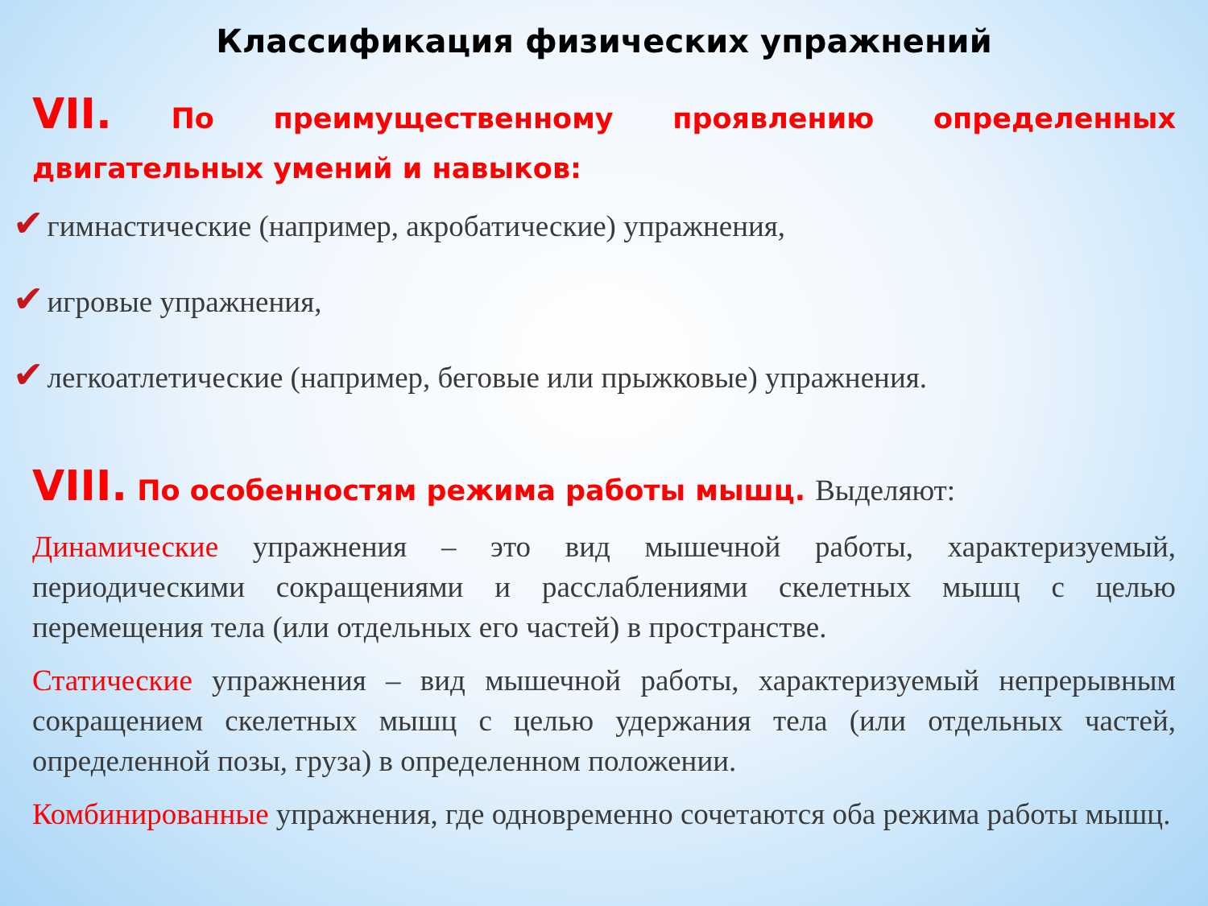Классификация физических упражнений
VII. По преимущественному проявлению определенных двигательных умений и навыков:
✔ гимнастические (например, акробатические) упражнения,
✔ игровые упражнения,
✔ легкоатлетические (например, беговые или прыжковые) упражнения.
VIII. По особенностям режима работы мышц. Выделяют:
Динамические упражнения – это вид мышечной работы, характеризуемый, периодическими сокращениями и расслаблениями скелетных мышц с целью перемещения тела (или отдельных его частей) в пространстве.
Статические упражнения – вид мышечной работы, характеризуемый непрерывным сокращением скелетных мышц с целью удержания тела (или отдельных частей, определенной позы, груза) в определенном положении.
Комбинированные упражнения, где одновременно сочетаются оба режима работы мышц.